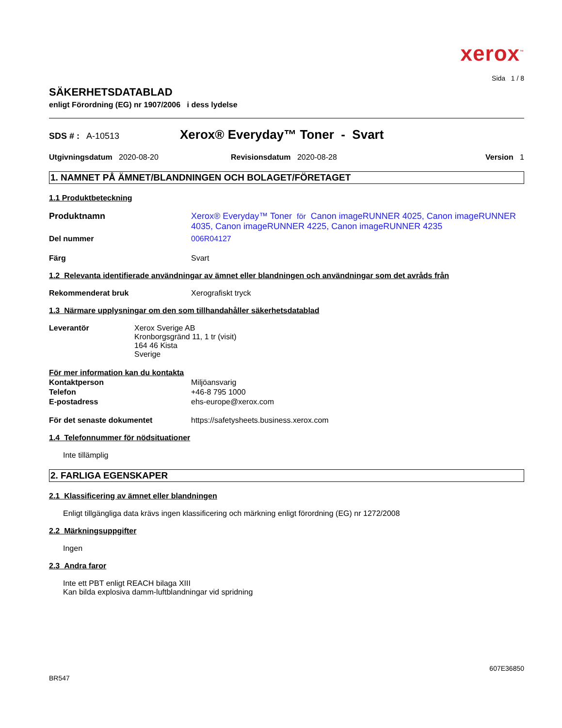xerox<sup>™</sup>
Sida 1 / 8
SÄKERHETSDATABLAD
enligt Förordning (EG) nr 1907/2006 i dess lydelse
SDS # : A-10513
Xerox® Everyday™ Toner - Svart
Utgivningsdatum 2020-08-20 Revisionsdatum 2020-08-28 Version 1
1. NAMNET PÅ ÄMNET/BLANDNINGEN OCH BOLAGET/FÖRETAGET
1.1 Produktbeteckning
Produktnamn Xerox® Everyday™ Toner för Canon imageRUNNER 4025, Canon imageRUNNER 4035, Canon imageRUNNER 4225, Canon imageRUNNER 4235
Del nummer 006R04127
Färg Svart
1.2 Relevanta identifierade användningar av ämnet eller blandningen och användningar som det avråds från
Rekommenderat bruk Xerografiskt tryck
1.3 Närmare upplysningar om den som tillhandahåller säkerhetsdatablad
Leverantör Xerox Sverige AB
Kronborgsgränd 11, 1 tr (visit)
164 46 Kista
Sverige
För mer information kan du kontakta
Kontaktperson Miljöansvarig
Telefon +46-8 795 1000
E-postadress ehs-europe@xerox.com
För det senaste dokumentet https://safetysheets.business.xerox.com
1.4 Telefonnummer för nödsituationer
Inte tillämplig
2. FARLIGA EGENSKAPER
2.1 Klassificering av ämnet eller blandningen
Enligt tillgängliga data krävs ingen klassificering och märkning enligt förordning (EG) nr 1272/2008
2.2 Märkningsuppgifter
Ingen
2.3 Andra faror
Inte ett PBT enligt REACH bilaga XIII
Kan bilda explosiva damm-luftblandningar vid spridning
607E36850
BR547